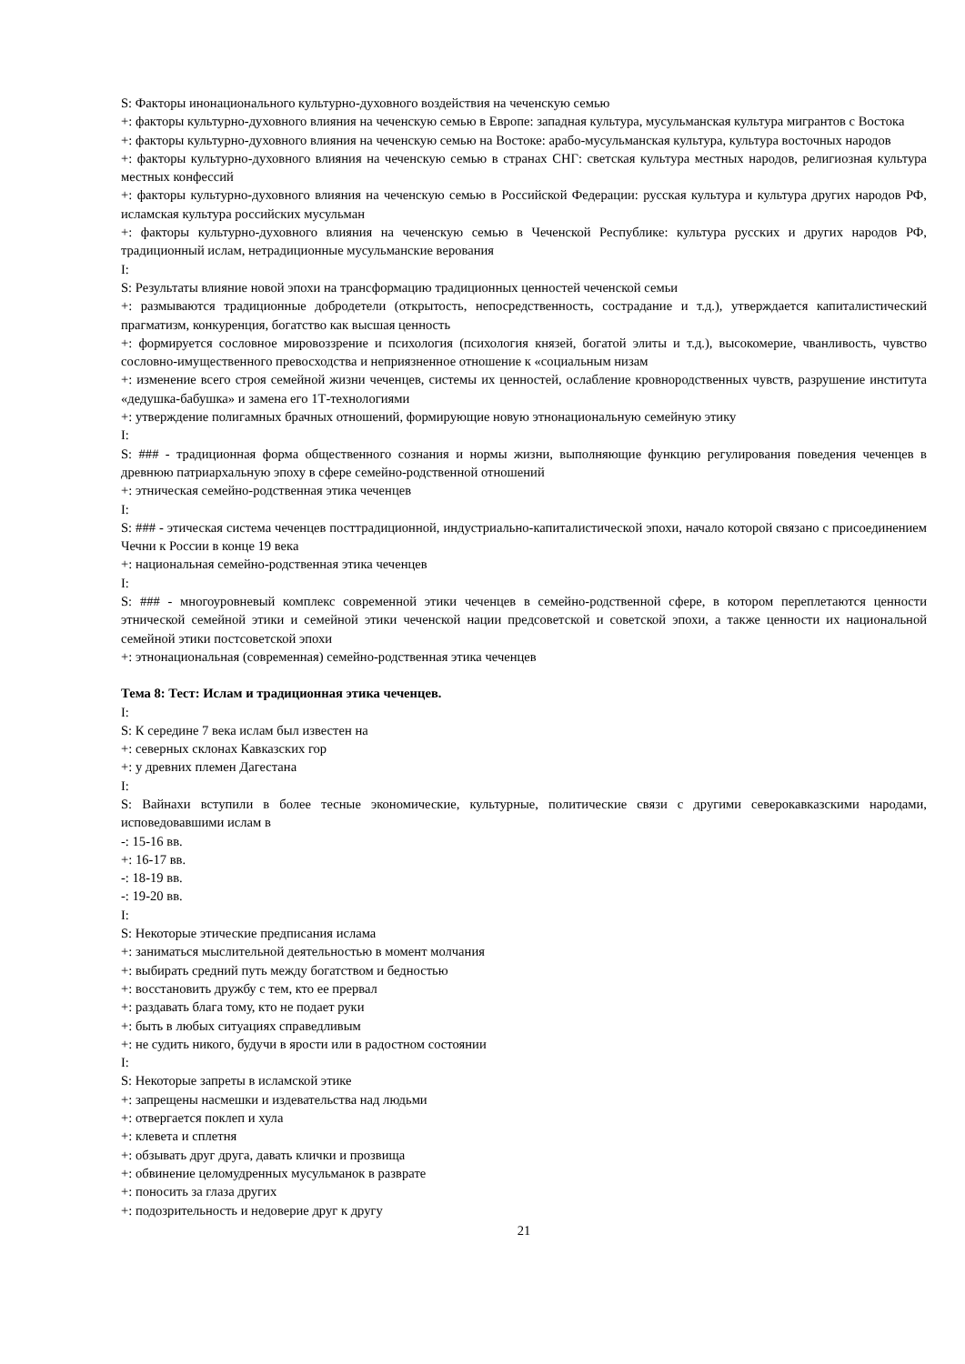S: Факторы инонационального культурно-духовного воздействия на чеченскую семью
+: факторы культурно-духовного влияния на чеченскую семью в Европе: западная культура, мусульманская культура мигрантов с Востока
+: факторы культурно-духовного влияния на чеченскую семью на Востоке: арабо-мусульманская культура, культура восточных народов
+: факторы культурно-духовного влияния на чеченскую семью в странах СНГ: светская культура местных народов, религиозная культура местных конфессий
+: факторы культурно-духовного влияния на чеченскую семью в Российской Федерации: русская культура и культура других народов РФ, исламская культура российских мусульман
+: факторы культурно-духовного влияния на чеченскую семью в Чеченской Республике: культура русских и других народов РФ, традиционный ислам, нетрадиционные мусульманские верования
I:
S: Результаты влияние новой эпохи на трансформацию традиционных ценностей чеченской семьи
+: размываются традиционные добродетели (открытость, непосредственность, сострадание и т.д.), утверждается капиталистический прагматизм, конкуренция, богатство как высшая ценность
+: формируется сословное мировоззрение и психология (психология князей, богатой элиты и т.д.), высокомерие, чванливость, чувство сословно-имущественного превосходства и неприязненное отношение к «социальным низам
+: изменение всего строя семейной жизни чеченцев, системы их ценностей, ослабление кровнородственных чувств, разрушение института «дедушка-бабушка» и замена его 1Т-технологиями
+: утверждение полигамных брачных отношений, формирующие новую этнонациональную семейную этику
I:
S: ### - традиционная форма общественного сознания и нормы жизни, выполняющие функцию регулирования поведения чеченцев в древнюю патриархальную эпоху в сфере семейно-родственной отношений
+: этническая семейно-родственная этика чеченцев
I:
S: ### - этическая система чеченцев посттрадиционной, индустриально-капиталистической эпохи, начало которой связано с присоединением Чечни к России в конце 19 века
+: национальная семейно-родственная этика чеченцев
I:
S: ### - многоуровневый комплекс современной этики чеченцев в семейно-родственной сфере, в котором переплетаются ценности этнической семейной этики и семейной этики чеченской нации предсоветской и советской эпохи, а также ценности их национальной семейной этики постсоветской эпохи
+: этнонациональная (современная) семейно-родственная этика чеченцев
Тема 8: Тест: Ислам и традиционная этика чеченцев.
I:
S: К середине 7 века ислам был известен на
+: северных склонах Кавказских гор
+: у древних племен Дагестана
I:
S: Вайнахи вступили в более тесные экономические, культурные, политические связи с другими северокавказскими народами, исповедовавшими ислам в
-: 15-16 вв.
+: 16-17 вв.
-: 18-19 вв.
-: 19-20 вв.
I:
S: Некоторые этические предписания ислама
+: заниматься мыслительной деятельностью в момент молчания
+: выбирать средний путь между богатством и бедностью
+: восстановить дружбу с тем, кто ее прервал
+: раздавать блага тому, кто не подает руки
+: быть в любых ситуациях справедливым
+: не судить никого, будучи в ярости или в радостном состоянии
I:
S: Некоторые запреты в исламской этике
+: запрещены насмешки и издевательства над людьми
+: отвергается поклеп и хула
+: клевета и сплетня
+: обзывать друг друга, давать клички и прозвища
+: обвинение целомудренных мусульманок в разврате
+: поносить за глаза других
+: подозрительность и недоверие друг к другу
21